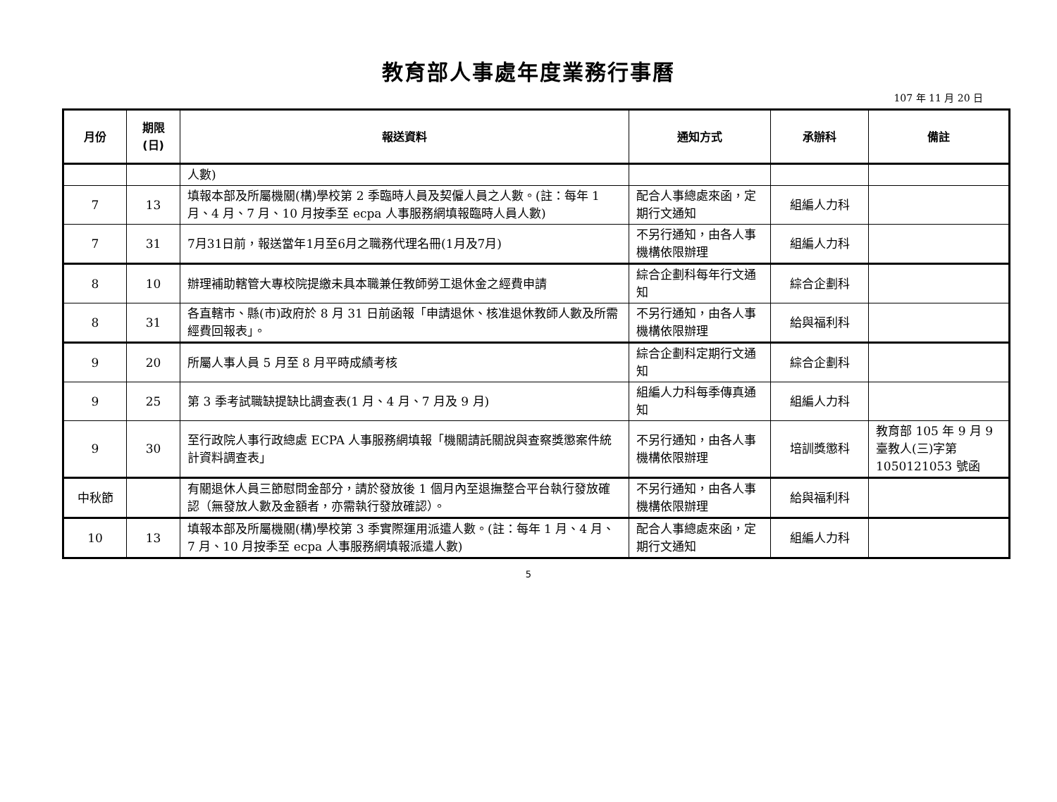教育部人事處年度業務行事曆
107 年 11 月 20 日
| 月份 | 期限 (日) | 報送資料 | 通知方式 | 承辦科 | 備註 |
| --- | --- | --- | --- | --- | --- |
| | | 人數) | | | |
| 7 | 13 | 填報本部及所屬機關(構)學校第 2 季臨時人員及契僱人員之人數。(註：每年 1 月、4 月、7 月、10 月按季至 ecpa 人事服務網填報臨時人員人數) | 配合人事總處來函，定期行文通知 | 組編人力科 | |
| 7 | 31 | 7月31日前，報送當年1月至6月之職務代理名冊(1月及7月) | 不另行通知，由各人事機構依限辦理 | 組編人力科 | |
| 8 | 10 | 辦理補助轄管大專校院提繳未具本職兼任教師勞工退休金之經費申請 | 綜合企劃科每年行文通知 | 綜合企劃科 | |
| 8 | 31 | 各直轄市、縣(市)政府於 8 月 31 日前函報「申請退休、核准退休教師人數及所需經費回報表」。 | 不另行通知，由各人事機構依限辦理 | 給與福利科 | |
| 9 | 20 | 所屬人事人員 5 月至 8 月平時成績考核 | 綜合企劃科定期行文通知 | 綜合企劃科 | |
| 9 | 25 | 第 3 季考試職缺提缺比調查表(1 月、4 月、7 月及 9 月) | 組編人力科每季傳真通知 | 組編人力科 | |
| 9 | 30 | 至行政院人事行政總處 ECPA 人事服務網填報「機關請託關說與查察獎懲案件統計資料調查表」 | 不另行通知，由各人事機構依限辦理 | 培訓獎懲科 | 教育部 105 年 9 月 9 臺教人(三)字第 1050121053 號函 |
| 中秋節 | | 有關退休人員三節慰問金部分，請於發放後 1 個月內至退撫整合平台執行發放確認（無發放人數及金額者，亦需執行發放確認）。 | 不另行通知，由各人事機構依限辦理 | 給與福利科 | |
| 10 | 13 | 填報本部及所屬機關(構)學校第 3 季實際運用派遣人數。(註：每年 1 月、4 月、7 月、10 月按季至 ecpa 人事服務網填報派遣人數) | 配合人事總處來函，定期行文通知 | 組編人力科 | |
5